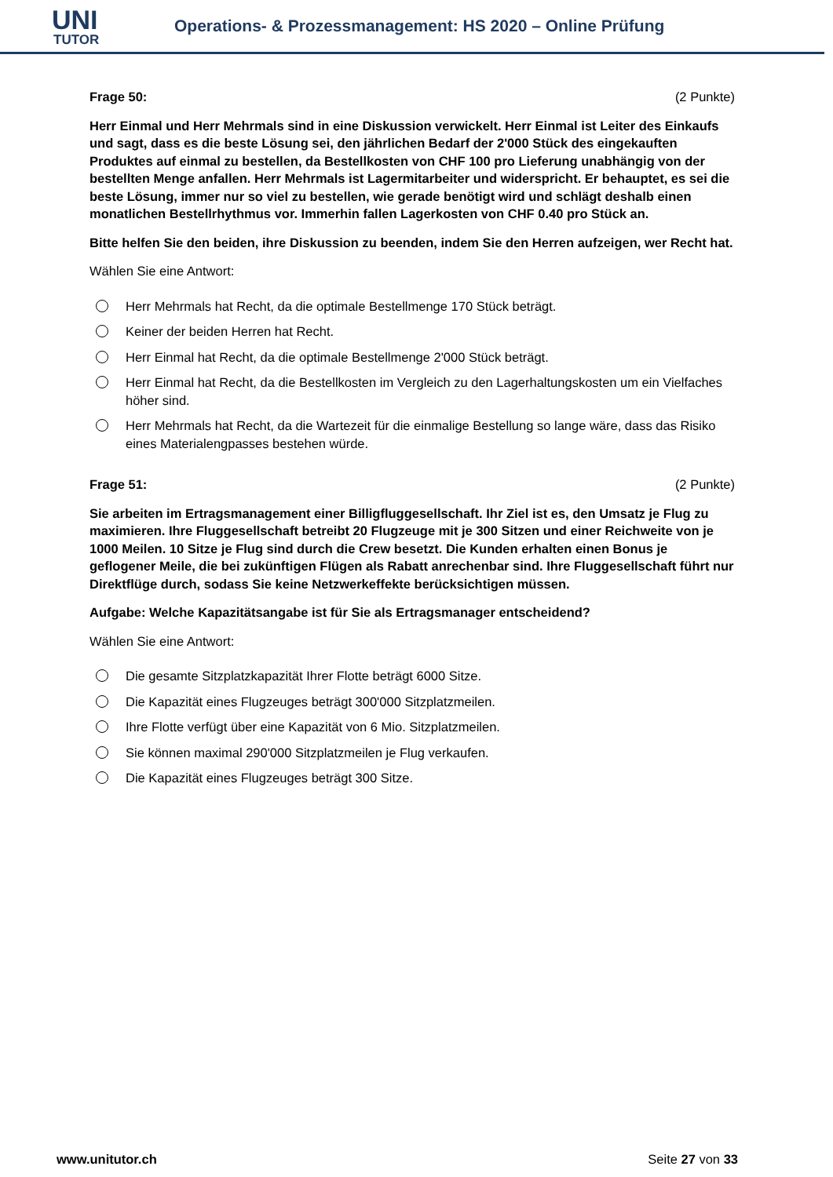UNI
TUTOR
Operations- & Prozessmanagement: HS 2020 – Online Prüfung
Frage 50: (2 Punkte)
Herr Einmal und Herr Mehrmals sind in eine Diskussion verwickelt. Herr Einmal ist Leiter des Einkaufs und sagt, dass es die beste Lösung sei, den jährlichen Bedarf der 2'000 Stück des eingekauften Produktes auf einmal zu bestellen, da Bestellkosten von CHF 100 pro Lieferung unabhängig von der bestellten Menge anfallen. Herr Mehrmals ist Lagermitarbeiter und widerspricht. Er behauptet, es sei die beste Lösung, immer nur so viel zu bestellen, wie gerade benötigt wird und schlägt deshalb einen monatlichen Bestellrhythmus vor. Immerhin fallen Lagerkosten von CHF 0.40 pro Stück an.
Bitte helfen Sie den beiden, ihre Diskussion zu beenden, indem Sie den Herren aufzeigen, wer Recht hat.
Wählen Sie eine Antwort:
Herr Mehrmals hat Recht, da die optimale Bestellmenge 170 Stück beträgt.
Keiner der beiden Herren hat Recht.
Herr Einmal hat Recht, da die optimale Bestellmenge 2'000 Stück beträgt.
Herr Einmal hat Recht, da die Bestellkosten im Vergleich zu den Lagerhaltungskosten um ein Vielfaches höher sind.
Herr Mehrmals hat Recht, da die Wartezeit für die einmalige Bestellung so lange wäre, dass das Risiko eines Materialengpasses bestehen würde.
Frage 51: (2 Punkte)
Sie arbeiten im Ertragsmanagement einer Billigfluggesellschaft. Ihr Ziel ist es, den Umsatz je Flug zu maximieren. Ihre Fluggesellschaft betreibt 20 Flugzeuge mit je 300 Sitzen und einer Reichweite von je 1000 Meilen. 10 Sitze je Flug sind durch die Crew besetzt. Die Kunden erhalten einen Bonus je geflogener Meile, die bei zukünftigen Flügen als Rabatt anrechenbar sind. Ihre Fluggesellschaft führt nur Direktflüge durch, sodass Sie keine Netzwerkeffekte berücksichtigen müssen.
Aufgabe: Welche Kapazitätsangabe ist für Sie als Ertragsmanager entscheidend?
Wählen Sie eine Antwort:
Die gesamte Sitzplatzkapazität Ihrer Flotte beträgt 6000 Sitze.
Die Kapazität eines Flugzeuges beträgt 300'000 Sitzplatzmeilen.
Ihre Flotte verfügt über eine Kapazität von 6 Mio. Sitzplatzmeilen.
Sie können maximal 290'000 Sitzplatzmeilen je Flug verkaufen.
Die Kapazität eines Flugzeuges beträgt 300 Sitze.
www.unitutor.ch Seite 27 von 33